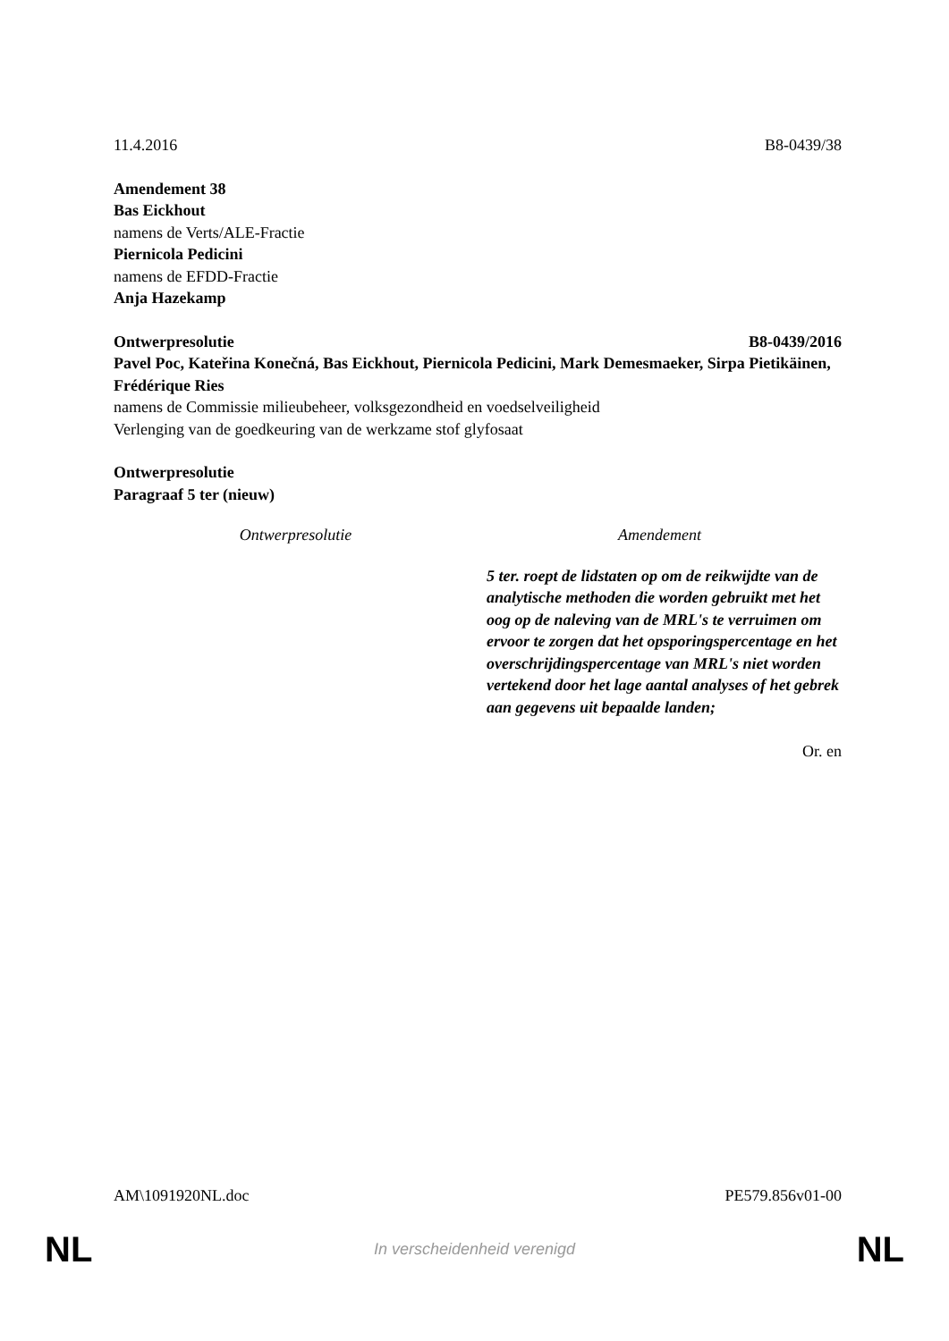11.4.2016 B8-0439/38
Amendement 38
Bas Eickhout
namens de Verts/ALE-Fractie
Piernicola Pedicini
namens de EFDD-Fractie
Anja Hazekamp
Ontwerpresolutie B8-0439/2016
Pavel Poc, Kateřina Konečná, Bas Eickhout, Piernicola Pedicini, Mark Demesmaeker, Sirpa Pietikäinen, Frédérique Ries
namens de Commissie milieubeheer, volksgezondheid en voedselveiligheid
Verlenging van de goedkeuring van de werkzame stof glyfosaat
Ontwerpresolutie
Paragraaf 5 ter (nieuw)
| Ontwerpresolutie | Amendement |
| --- | --- |
| | 5 ter. roept de lidstaten op om de reikwijdte van de analytische methoden die worden gebruikt met het oog op de naleving van de MRL's te verruimen om ervoor te zorgen dat het opsporingspercentage en het overschrijdingspercentage van MRL's niet worden vertekend door het lage aantal analyses of het gebrek aan gegevens uit bepaalde landen; |
Or. en
AM\1091920NL.doc PE579.856v01-00
NL In verscheidenheid verenigd NL